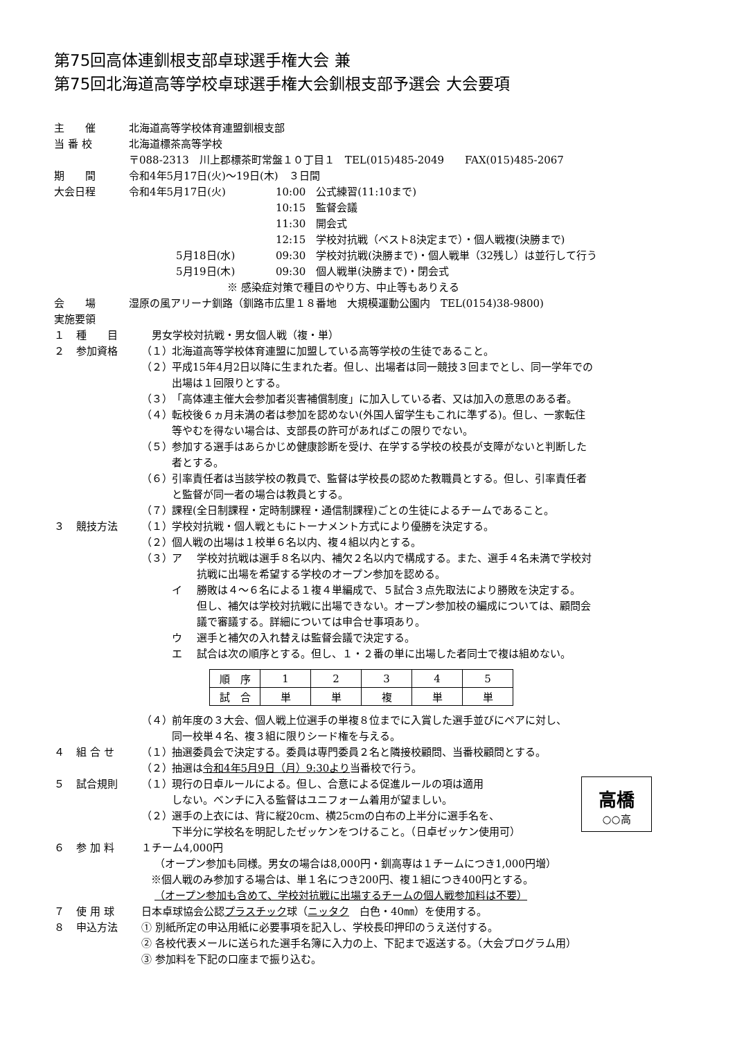第75回高体連釧根支部卓球選手権大会 兼
第75回北海道高等学校卓球選手権大会釧根支部予選会 大会要項
主　　催 北海道高等学校体育連盟釧根支部
当 番 校 北海道標茶高等学校
〒088-2313　川上郡標茶町常盤１０丁目１　TEL(015)485-2049　　FAX(015)485-2067
期　　間 令和4年5月17日(火)～19日(木)　３日間
大会日程 令和4年5月17日(火) 10:00　公式練習(11:10まで)
10:15　監督会議
11:30　開会式
12:15　学校対抗戦（ベスト8決定まで）・個人戦複(決勝まで)
5月18日(水) 09:30　学校対抗戦(決勝まで)・個人戦単（32残し）は並行して行う
5月19日(木) 09:30　個人戦単(決勝まで)・閉会式
※ 感染症対策で種目のやり方、中止等もありえる
会　　場 湿原の風アリーナ釧路（釧路市広里１８番地　大規模運動公園内　TEL(0154)38-9800)
実施要領
１ 種　　目 　男女学校対抗戦・男女個人戦（複・単）
２ 参加資格 （１）
北海道高等学校体育連盟に加盟している高等学校の生徒であること。
（２）
平成15年4月2日以降に生まれた者。但し、出場者は同一競技３回までとし、同一学年での
出場は１回限りとする。
（３）
「高体連主催大会参加者災害補償制度」に加入している者、又は加入の意思のある者。
（４）
転校後６ヵ月未満の者は参加を認めない(外国人留学生もこれに準ずる)。但し、一家転住
等やむを得ない場合は、支部長の許可があればこの限りでない。
（５）
参加する選手はあらかじめ健康診断を受け、在学する学校の校長が支障がないと判断した
者とする。
（６）
引率責任者は当該学校の教員で、監督は学校長の認めた教職員とする。但し、引率責任者
と監督が同一者の場合は教員とする。
（７）
課程(全日制課程・定時制課程・通信制課程)ごとの生徒によるチームであること。
３ 競技方法 （１）
学校対抗戦・個人戦ともにトーナメント方式により優勝を決定する。
（２）
個人戦の出場は１校単６名以内、複４組以内とする。
（３）
ア 学校対抗戦は選手８名以内、補欠２名以内で構成する。また、選手４名未満で学校対
抗戦に出場を希望する学校のオープン参加を認める。
イ 勝敗は４～６名による１複４単編成で、５試合３点先取法により勝敗を決定する。
但し、補欠は学校対抗戦に出場できない。オープン参加校の編成については、顧問会
議で審議する。詳細については申合せ事項あり。
ウ 選手と補欠の入れ替えは監督会議で決定する。
エ 試合は次の順序とする。但し、１・２番の単に出場した者同士で複は組めない。
| 順 序 | 1 | 2 | 3 | 4 | 5 |
| 試 合 | 単 | 単 | 複 | 単 | 単 |
（４）
前年度の３大会、個人戦上位選手の単複８位までに入賞した選手並びにペアに対し、
同一校単４名、複３組に限りシード権を与える。
４ 組 合 せ （１）
抽選委員会で決定する。委員は専門委員２名と隣接校顧問、当番校顧問とする。
（２）
抽選は令和4年5月9日（月）9:30より当番校で行う。
高橋
○○高
５ 試合規則 （１）
現行の日卓ルールによる。但し、合意による促進ルールの項は適用
しない。ベンチに入る監督はユニフォーム着用が望ましい。
（２）
選手の上衣には、背に縦20cm、横25cmの白布の上半分に選手名を、
下半分に学校名を明記したゼッケンをつけること。（日卓ゼッケン使用可）
６ 参 加 料 １チーム4,000円
（オープン参加も同様。男女の場合は8,000円・釧高専は１チームにつき1,000円増）
※個人戦のみ参加する場合は、単１名につき200円、複１組につき400円とする。
（オープン参加も含めて、学校対抗戦に出場するチームの個人戦参加料は不要）
７ 使 用 球 日本卓球協会公認プラスチック球（ニッタク　白色・40㎜）を使用する。
８ 申込方法 ① 別紙所定の申込用紙に必要事項を記入し、学校長印押印のうえ送付する。
② 各校代表メールに送られた選手名簿に入力の上、下記まで返送する。（大会プログラム用）
③ 参加料を下記の口座まで振り込む。